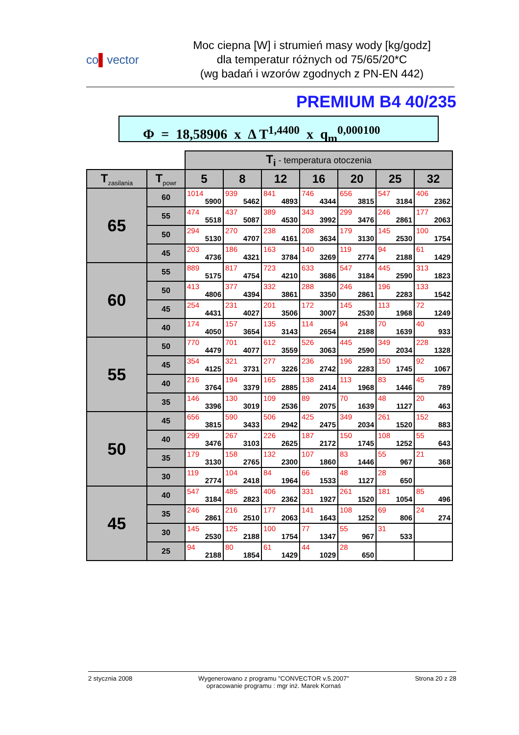co▌vector
Moc ciepna [W] i strumień masy wody [kg/godz]
dla temperatur różnych od 75/65/20*C
(wg badań i wzorów zgodnych z PN-EN 442)
PREMIUM B4 40/235
Φ = 18,58906 x Δ T<sup>1,4400</sup> x q<sub>m</sub><sup>0,000100</sup>
| | | T<sub>i</sub> - temperatura otoczenia | | | | | | |
| T<sub>zasilania</sub> | T<sub>powr</sub> | 5 | 8 | 12 | 16 | 20 | 25 | 32 |
| 65 | 60 | 1014 5900 | 939 5462 | 841 4893 | 746 4344 | 656 3815 | 547 3184 | 406 2362 |
| | 55 | 474 5518 | 437 5087 | 389 4530 | 343 3992 | 299 3476 | 246 2861 | 177 2063 |
| | 50 | 294 5130 | 270 4707 | 238 4161 | 208 3634 | 179 3130 | 145 2530 | 100 1754 |
| | 45 | 203 4736 | 186 4321 | 163 3784 | 140 3269 | 119 2774 | 94 2188 | 61 1429 |
| 60 | 55 | 889 5175 | 817 4754 | 723 4210 | 633 3686 | 547 3184 | 445 2590 | 313 1823 |
| | 50 | 413 4806 | 377 4394 | 332 3861 | 288 3350 | 246 2861 | 196 2283 | 133 1542 |
| | 45 | 254 4431 | 231 4027 | 201 3506 | 172 3007 | 145 2530 | 113 1968 | 72 1249 |
| | 40 | 174 4050 | 157 3654 | 135 3143 | 114 2654 | 94 2188 | 70 1639 | 40 933 |
| 55 | 50 | 770 4479 | 701 4077 | 612 3559 | 526 3063 | 445 2590 | 349 2034 | 228 1328 |
| | 45 | 354 4125 | 321 3731 | 277 3226 | 236 2742 | 196 2283 | 150 1745 | 92 1067 |
| | 40 | 216 3764 | 194 3379 | 165 2885 | 138 2414 | 113 1968 | 83 1446 | 45 789 |
| | 35 | 146 3396 | 130 3019 | 109 2536 | 89 2075 | 70 1639 | 48 1127 | 20 463 |
| 50 | 45 | 656 3815 | 590 3433 | 506 2942 | 425 2475 | 349 2034 | 261 1520 | 152 883 |
| | 40 | 299 3476 | 267 3103 | 226 2625 | 187 2172 | 150 1745 | 108 1252 | 55 643 |
| | 35 | 179 3130 | 158 2765 | 132 2300 | 107 1860 | 83 1446 | 55 967 | 21 368 |
| | 30 | 119 2774 | 104 2418 | 84 1964 | 66 1533 | 48 1127 | 28 650 | |
| 45 | 40 | 547 3184 | 485 2823 | 406 2362 | 331 1927 | 261 1520 | 181 1054 | 85 496 |
| | 35 | 246 2861 | 216 2510 | 177 2063 | 141 1643 | 108 1252 | 69 806 | 24 274 |
| | 30 | 145 2530 | 125 2188 | 100 1754 | 77 1347 | 55 967 | 31 533 | |
| | 25 | 94 2188 | 80 1854 | 61 1429 | 44 1029 | 28 650 | | |
2 stycznia 2008 Wygenerowano z programu "CONVECTOR v.5.2007"
opracowanie programu : mgr inż. Marek Kornaś
Strona 20 z 28